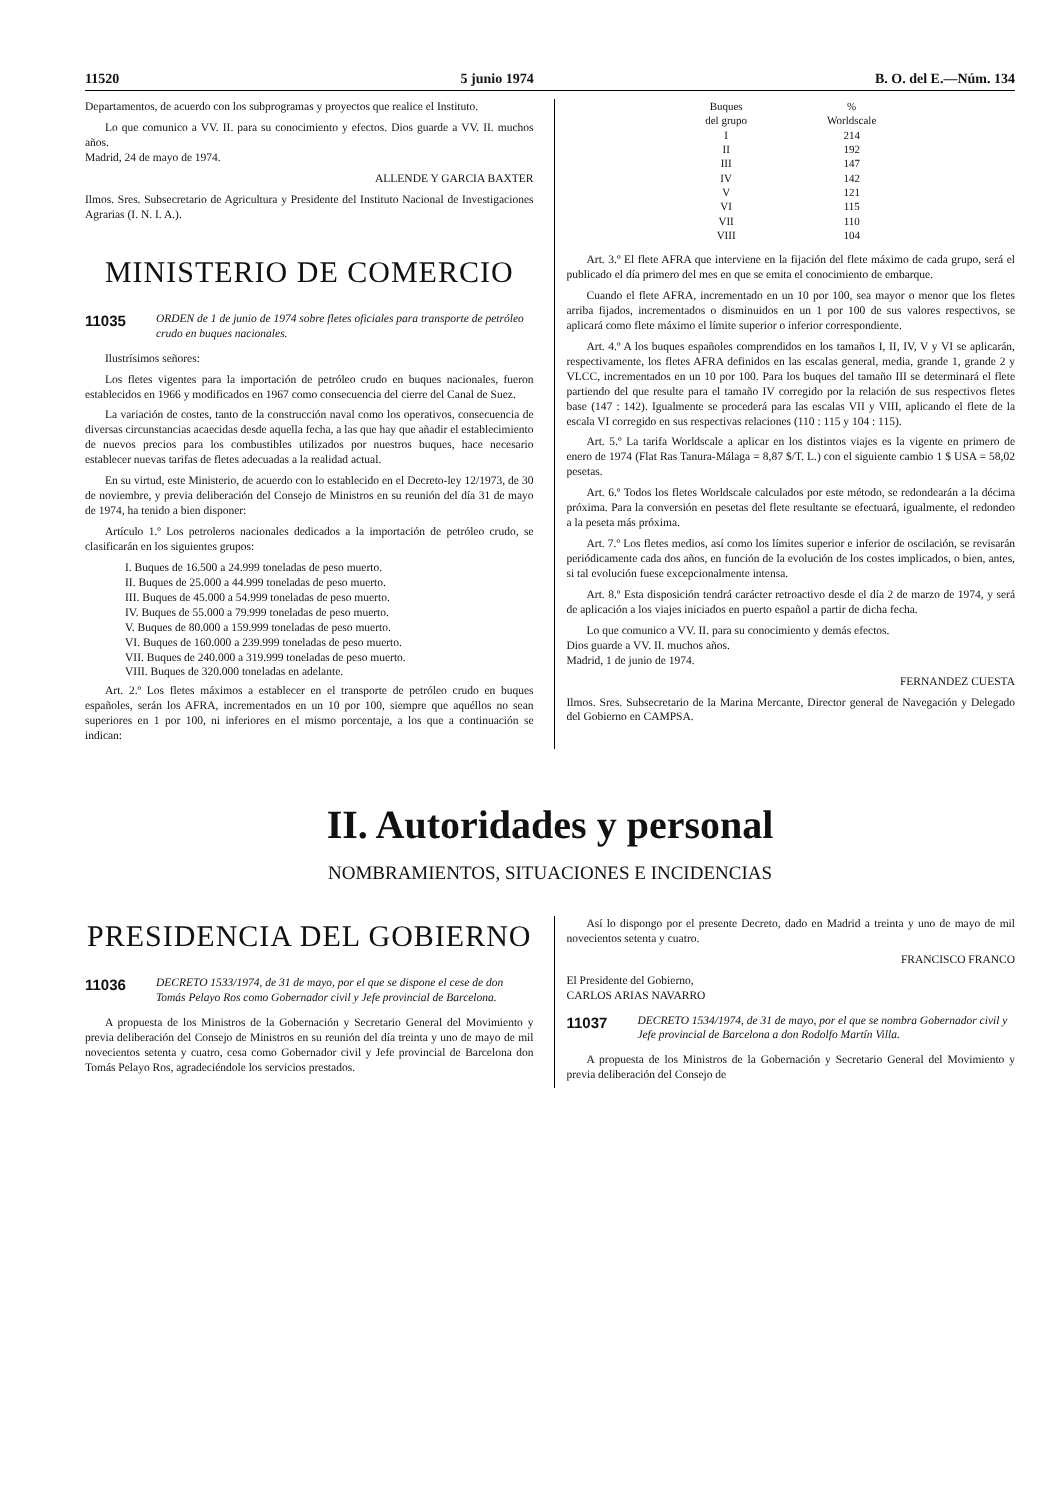11520 5 junio 1974 B. O. del E.—Núm. 134
Departamentos, de acuerdo con los subprogramas y proyectos que realice el Instituto.
Lo que comunico a VV. II. para su conocimiento y efectos. Dios guarde a VV. II. muchos años.
Madrid, 24 de mayo de 1974.
ALLENDE Y GARCIA BAXTER
Ilmos. Sres. Subsecretario de Agricultura y Presidente del Instituto Nacional de Investigaciones Agrarias (I. N. I. A.).
MINISTERIO DE COMERCIO
11035 ORDEN de 1 de junio de 1974 sobre fletes oficiales para transporte de petróleo crudo en buques nacionales.
Ilustrísimos señores:
Los fletes vigentes para la importación de petróleo crudo en buques nacionales, fueron establecidos en 1966 y modificados en 1967 como consecuencia del cierre del Canal de Suez.
La variación de costes, tanto de la construcción naval como los operativos, consecuencia de diversas circunstancias acaecidas desde aquella fecha, a las que hay que añadir el establecimiento de nuevos precios para los combustibles utilizados por nuestros buques, hace necesario establecer nuevas tarifas de fletes adecuadas a la realidad actual.
En su virtud, este Ministerio, de acuerdo con lo establecido en el Decreto-ley 12/1973, de 30 de noviembre, y previa deliberación del Consejo de Ministros en su reunión del día 31 de mayo de 1974, ha tenido a bien disponer:
Artículo 1.º Los petroleros nacionales dedicados a la importación de petróleo crudo, se clasificarán en los siguientes grupos:
I. Buques de 16.500 a 24.999 toneladas de peso muerto.
II. Buques de 25.000 a 44.999 toneladas de peso muerto.
III. Buques de 45.000 a 54.999 toneladas de peso muerto.
IV. Buques de 55.000 a 79.999 toneladas de peso muerto.
V. Buques de 80.000 a 159.999 toneladas de peso muerto.
VI. Buques de 160.000 a 239.999 toneladas de peso muerto.
VII. Buques de 240.000 a 319.999 toneladas de peso muerto.
VIII. Buques de 320.000 toneladas en adelante.
Art. 2.º Los fletes máximos a establecer en el transporte de petróleo crudo en buques españoles, serán los AFRA, incrementados en un 10 por 100, siempre que aquéllos no sean superiores en 1 por 100, ni inferiores en el mismo porcentaje, a los que a continuación se indican:
| Buques del grupo | % Worldscale |
| --- | --- |
| I | 214 |
| II | 192 |
| III | 147 |
| IV | 142 |
| V | 121 |
| VI | 115 |
| VII | 110 |
| VIII | 104 |
Art. 3.º El flete AFRA que interviene en la fijación del flete máximo de cada grupo, será el publicado el día primero del mes en que se emita el conocimiento de embarque.
Cuando el flete AFRA, incrementado en un 10 por 100, sea mayor o menor que los fletes arriba fijados, incrementados o disminuidos en un 1 por 100 de sus valores respectivos, se aplicará como flete máximo el límite superior o inferior correspondiente.
Art. 4.º A los buques españoles comprendidos en los tamaños I, II, IV, V y VI se aplicarán, respectivamente, los fletes AFRA definidos en las escalas general, media, grande 1, grande 2 y VLCC, incrementados en un 10 por 100. Para los buques del tamaño III se determinará el flete partiendo del que resulte para el tamaño IV corregido por la relación de sus respectivos fletes base (147 : 142). Igualmente se procederá para las escalas VII y VIII, aplicando el flete de la escala VI corregido en sus respectivas relaciones (110 : 115 y 104 : 115).
Art. 5.º La tarifa Worldscale a aplicar en los distintos viajes es la vigente en primero de enero de 1974 (Flat Ras Tanura-Málaga = 8,87 $/T. L.) con el siguiente cambio 1 $ USA = 58,02 pesetas.
Art. 6.º Todos los fletes Worldscale calculados por este método, se redondearán a la décima próxima. Para la conversión en pesetas del flete resultante se efectuará, igualmente, el redondeo a la peseta más próxima.
Art. 7.º Los fletes medios, así como los límites superior e inferior de oscilación, se revisarán periódicamente cada dos años, en función de la evolución de los costes implicados, o bien, antes, si tal evolución fuese excepcionalmente intensa.
Art. 8.º Esta disposición tendrá carácter retroactivo desde el día 2 de marzo de 1974, y será de aplicación a los viajes iniciados en puerto español a partir de dicha fecha.
Lo que comunico a VV. II. para su conocimiento y demás efectos.
Dios guarde a VV. II. muchos años.
Madrid, 1 de junio de 1974.
FERNANDEZ CUESTA
Ilmos. Sres. Subsecretario de la Marina Mercante, Director general de Navegación y Delegado del Gobierno en CAMPSA.
II. Autoridades y personal
NOMBRAMIENTOS, SITUACIONES E INCIDENCIAS
PRESIDENCIA DEL GOBIERNO
11036 DECRETO 1533/1974, de 31 de mayo, por el que se dispone el cese de don Tomás Pelayo Ros como Gobernador civil y Jefe provincial de Barcelona.
A propuesta de los Ministros de la Gobernación y Secretario General del Movimiento y previa deliberación del Consejo de Ministros en su reunión del día treinta y uno de mayo de mil novecientos setenta y cuatro, cesa como Gobernador civil y Jefe provincial de Barcelona don Tomás Pelayo Ros, agradeciéndole los servicios prestados.
Así lo dispongo por el presente Decreto, dado en Madrid a treinta y uno de mayo de mil novecientos setenta y cuatro.
FRANCISCO FRANCO
El Presidente del Gobierno,
CARLOS ARIAS NAVARRO
11037 DECRETO 1534/1974, de 31 de mayo, por el que se nombra Gobernador civil y Jefe provincial de Barcelona a don Rodolfo Martín Villa.
A propuesta de los Ministros de la Gobernación y Secretario General del Movimiento y previa deliberación del Consejo de